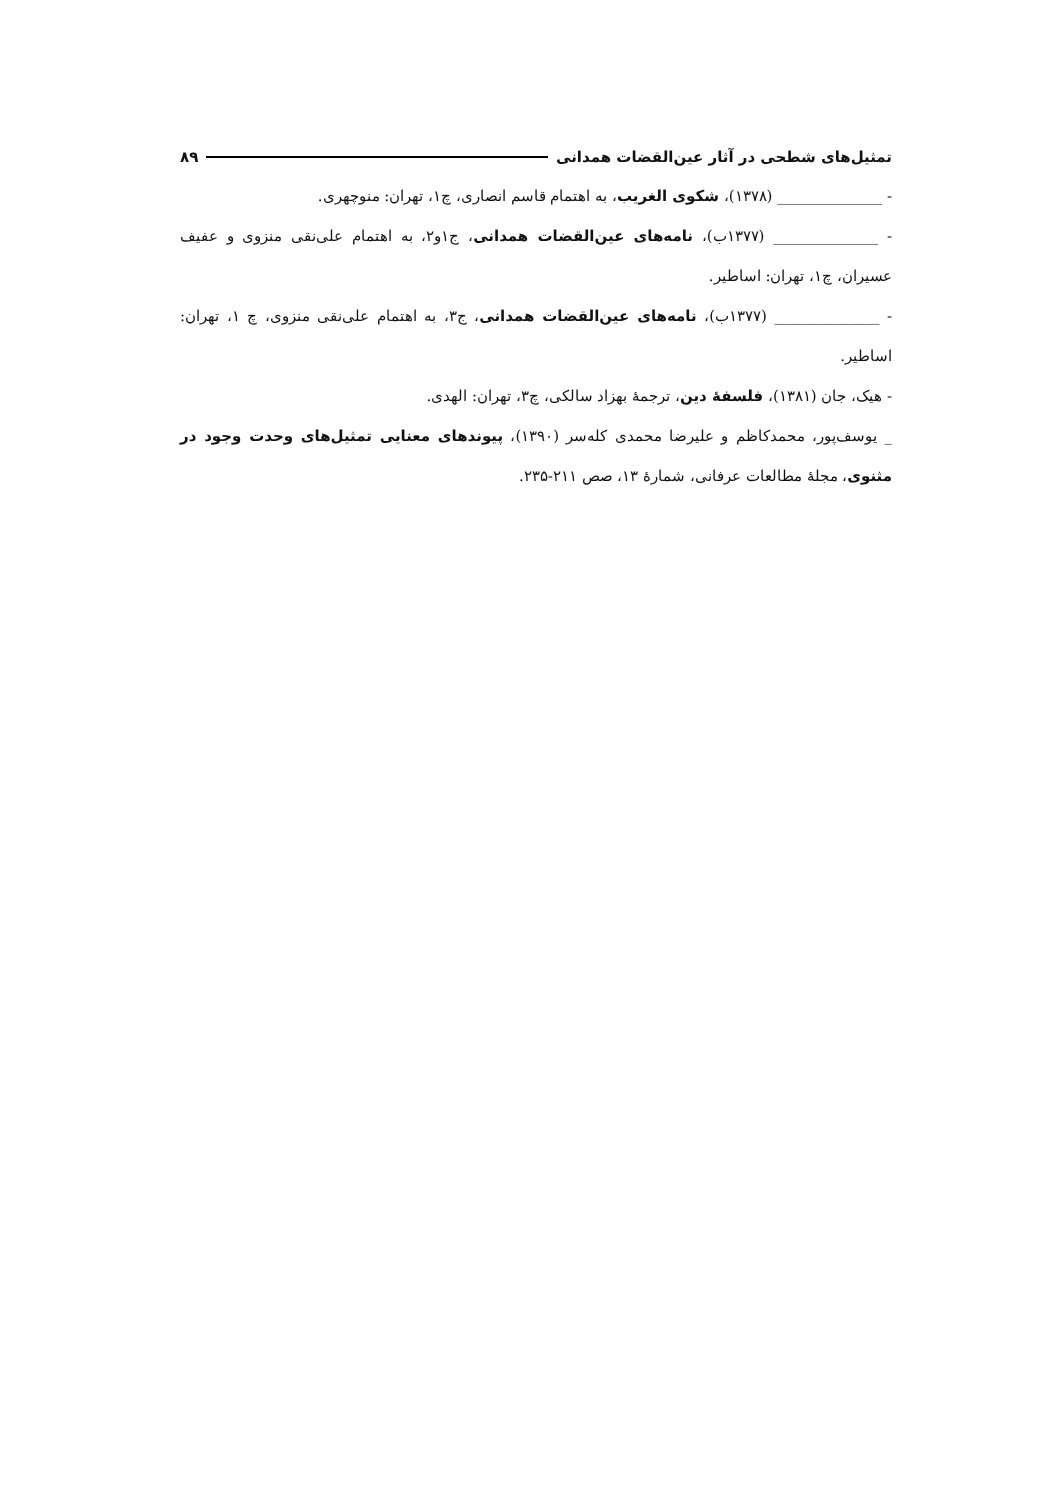تمثیل‌های شطحی در آثار عین‌القضات همدانی ۸۹
- ______________ (۱۳۷۸)، شکوی الغریب، به اهتمام قاسم انصاری، چ۱، تهران: منوچهری.
- ______________ (۱۳۷۷ب)، نامه‌های عین‌القضات همدانی، ج۱و۲، به اهتمام علی‌نقی منزوی و عفیف عسیران، چ۱، تهران: اساطیر.
- ______________ (۱۳۷۷ب)، نامه‌های عین‌القضات همدانی، ج۳، به اهتمام علی‌نقی منزوی، چ ۱، تهران: اساطیر.
- هیک، جان (۱۳۸۱)، فلسفهٔ دین، ترجمهٔ بهزاد سالکی، چ۳، تهران: الهدی.
_ یوسف‌پور، محمدکاظم و علیرضا محمدی کله‌سر (۱۳۹۰)، پیوندهای معنایی تمثیل‌های وحدت وجود در مثنوی، مجلهٔ مطالعات عرفانی، شمارهٔ ۱۳، صص ۲۱۱-۲۳۵.